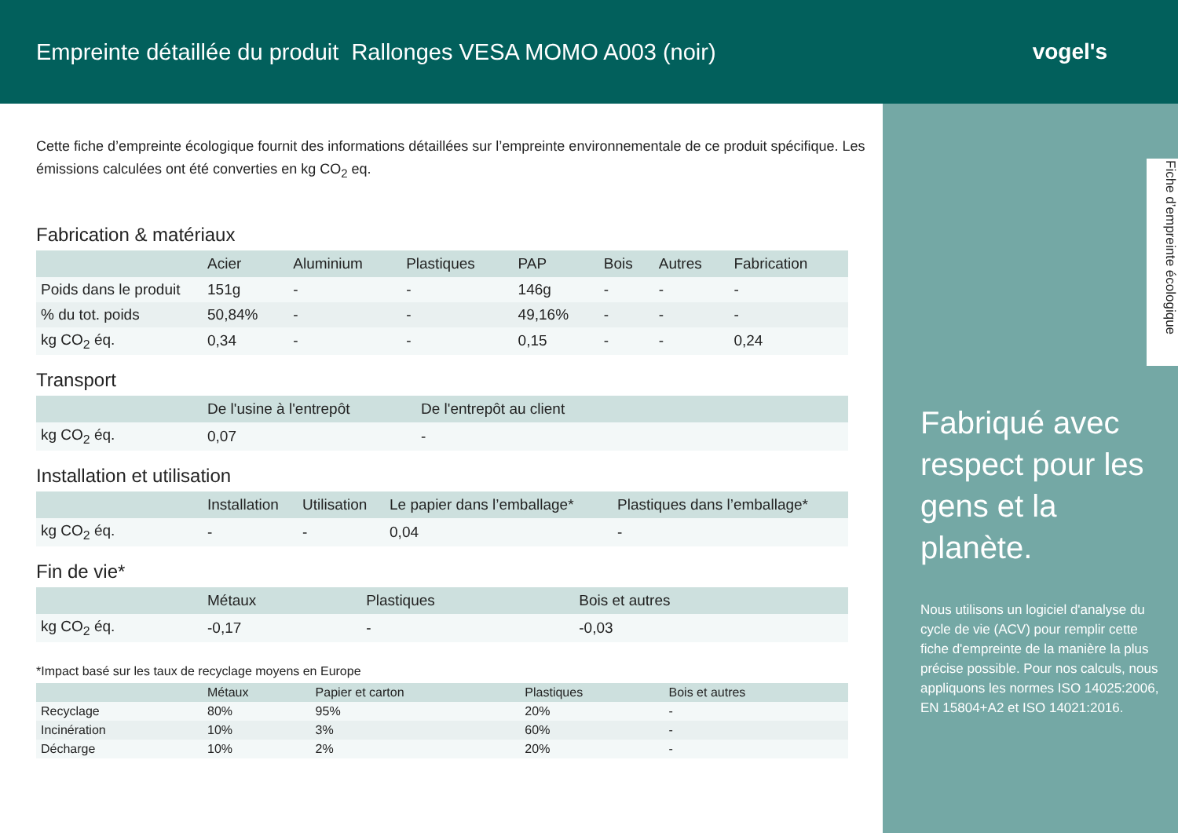Empreinte détaillée du produit Rallonges VESA MOMO A003 (noir)
vogel's
Fiche d’empreinte écologique
Fabriqué avec respect pour les gens et la planète.
Nous utilisons un logiciel d'analyse du cycle de vie (ACV) pour remplir cette fiche d'empreinte de la manière la plus précise possible. Pour nos calculs, nous appliquons les normes ISO 14025:2006, EN 15804+A2 et ISO 14021:2016.
Cette fiche d’empreinte écologique fournit des informations détaillées sur l’empreinte environnementale de ce produit spécifique. Les émissions calculées ont été converties en kg CO<sub>2</sub> eq.
Fabrication & matériaux
| | Acier | Aluminium | Plastiques | PAP | Bois | Autres | Fabrication |
| --- | --- | --- | --- | --- | --- | --- | --- |
| Poids dans le produit | 151g | - | - | 146g | - | - | - |
| % du tot. poids | 50,84% | - | - | 49,16% | - | - | - |
| kg CO<sub>2</sub> éq. | 0,34 | - | - | 0,15 | - | - | 0,24 |
Transport
| | De l'usine à l'entrepôt | De l'entrepôt au client |
| --- | --- | --- |
| kg CO<sub>2</sub> éq. | 0,07 | - |
Installation et utilisation
| | Installation | Utilisation | Le papier dans l’emballage* | Plastiques dans l’emballage* |
| --- | --- | --- | --- | --- |
| kg CO<sub>2</sub> éq. | - | - | 0,04 | - |
Fin de vie*
| | Métaux | Plastiques | Bois et autres |
| --- | --- | --- | --- |
| kg CO<sub>2</sub> éq. | -0,17 | - | -0,03 |
*Impact basé sur les taux de recyclage moyens en Europe
| | Métaux | Papier et carton | Plastiques | Bois et autres |
| --- | --- | --- | --- | --- |
| Recyclage | 80% | 95% | 20% | - |
| Incinération | 10% | 3% | 60% | - |
| Décharge | 10% | 2% | 20% | - |